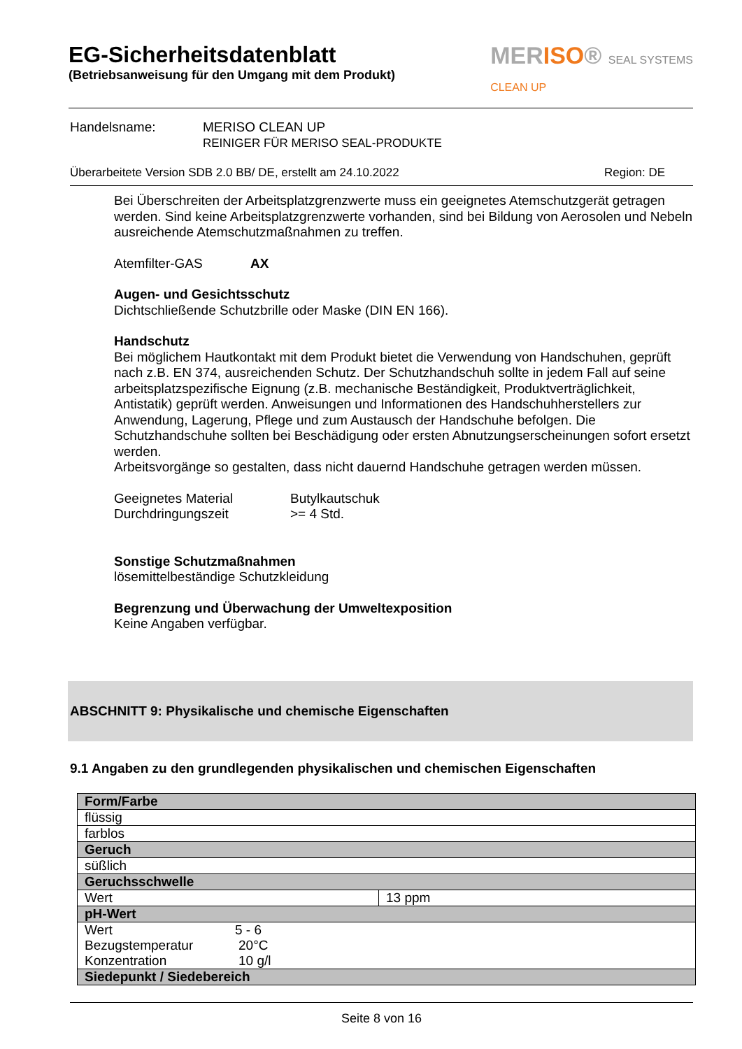EG-Sicherheitsdatenblatt
(Betriebsanweisung für den Umgang mit dem Produkt)
MERISO® SEAL SYSTEMS
CLEAN UP
Handelsname: MERISO CLEAN UP
REINIGER FÜR MERISO SEAL-PRODUKTE
Überarbeitete Version SDB 2.0 BB/ DE, erstellt am 24.10.2022 Region: DE
Bei Überschreiten der Arbeitsplatzgrenzwerte muss ein geeignetes Atemschutzgerät getragen werden. Sind keine Arbeitsplatzgrenzwerte vorhanden, sind bei Bildung von Aerosolen und Nebeln ausreichende Atemschutzmaßnahmen zu treffen.
Atemfilter-GAS AX
Augen- und Gesichtsschutz
Dichtschließende Schutzbrille oder Maske (DIN EN 166).
Handschutz
Bei möglichem Hautkontakt mit dem Produkt bietet die Verwendung von Handschuhen, geprüft nach z.B. EN 374, ausreichenden Schutz. Der Schutzhandschuh sollte in jedem Fall auf seine arbeitsplatzspezifische Eignung (z.B. mechanische Beständigkeit, Produktverträglichkeit, Antistatik) geprüft werden. Anweisungen und Informationen des Handschuhherstellers zur Anwendung, Lagerung, Pflege und zum Austausch der Handschuhe befolgen. Die Schutzhandschuhe sollten bei Beschädigung oder ersten Abnutzungserscheinungen sofort ersetzt werden.
Arbeitsvorgänge so gestalten, dass nicht dauernd Handschuhe getragen werden müssen.
Geeignetes Material Butylkautschuk
Durchdringungszeit >= 4 Std.
Sonstige Schutzmaßnahmen
lösemittelbeständige Schutzkleidung
Begrenzung und Überwachung der Umweltexposition
Keine Angaben verfügbar.
ABSCHNITT 9: Physikalische und chemische Eigenschaften
9.1 Angaben zu den grundlegenden physikalischen und chemischen Eigenschaften
| Form/Farbe | |
| flüssig | |
| farblos | |
| Geruch | |
| süßlich | |
| Geruchsschwelle | |
| Wert | 13 ppm |
| pH-Wert | |
| Wert 5 - 6 Bezugstemperatur 20°C Konzentration 10 g/l | |
| Siedepunkt / Siedebereich | |
Seite 8 von 16